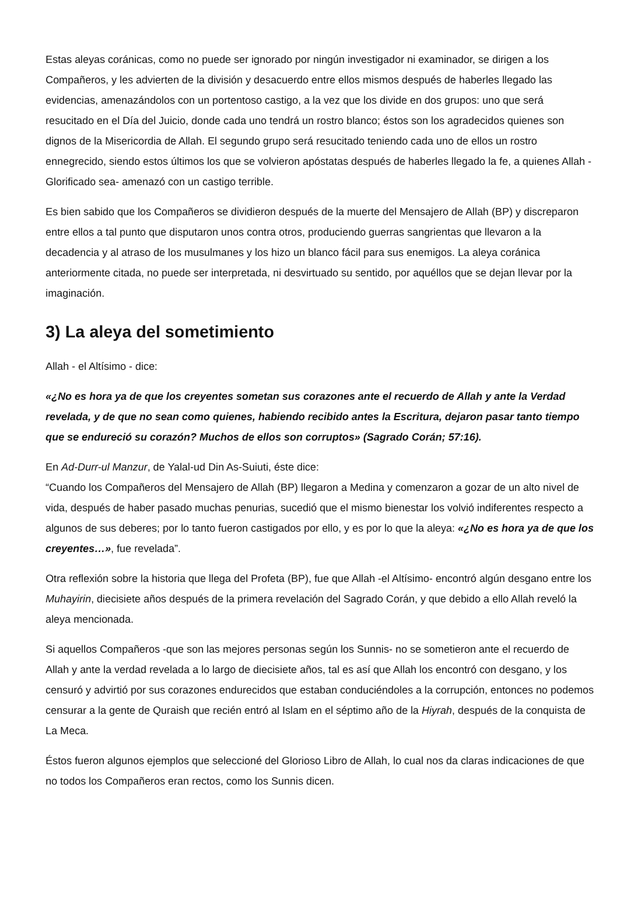Estas aleyas coránicas, como no puede ser ignorado por ningún investigador ni examinador, se dirigen a los Compañeros, y les advierten de la división y desacuerdo entre ellos mismos después de haberles llegado las evidencias, amenazándolos con un portentoso castigo, a la vez que los divide en dos grupos: uno que será resucitado en el Día del Juicio, donde cada uno tendrá un rostro blanco; éstos son los agradecidos quienes son dignos de la Misericordia de Allah. El segundo grupo será resucitado teniendo cada uno de ellos un rostro ennegrecido, siendo estos últimos los que se volvieron apóstatas después de haberles llegado la fe, a quienes Allah -Glorificado sea- amenazó con un castigo terrible.
Es bien sabido que los Compañeros se dividieron después de la muerte del Mensajero de Allah (BP) y discreparon entre ellos a tal punto que disputaron unos contra otros, produciendo guerras sangrientas que llevaron a la decadencia y al atraso de los musulmanes y los hizo un blanco fácil para sus enemigos. La aleya coránica anteriormente citada, no puede ser interpretada, ni desvirtuado su sentido, por aquéllos que se dejan llevar por la imaginación.
3) La aleya del sometimiento
Allah - el Altísimo - dice:
«¿No es hora ya de que los creyentes sometan sus corazones ante el recuerdo de Allah y ante la Verdad revelada, y de que no sean como quienes, habiendo recibido antes la Escritura, dejaron pasar tanto tiempo que se endureció su corazón? Muchos de ellos son corruptos» (Sagrado Corán; 57:16).
En Ad-Durr-ul Manzur, de Yalal-ud Din As-Suiuti, éste dice:
“Cuando los Compañeros del Mensajero de Allah (BP) llegaron a Medina y comenzaron a gozar de un alto nivel de vida, después de haber pasado muchas penurias, sucedió que el mismo bienestar los volvió indiferentes respecto a algunos de sus deberes; por lo tanto fueron castigados por ello, y es por lo que la aleya: «¿No es hora ya de que los creyentes…», fue revelada”.
Otra reflexión sobre la historia que llega del Profeta (BP), fue que Allah -el Altísimo- encontró algún desgano entre los Muhayirin, diecisiete años después de la primera revelación del Sagrado Corán, y que debido a ello Allah reveló la aleya mencionada.
Si aquellos Compañeros -que son las mejores personas según los Sunnis- no se sometieron ante el recuerdo de Allah y ante la verdad revelada a lo largo de diecisiete años, tal es así que Allah los encontró con desgano, y los censuró y advirtió por sus corazones endurecidos que estaban conduciéndoles a la corrupción, entonces no podemos censurar a la gente de Quraish que recién entró al Islam en el séptimo año de la Hiyrah, después de la conquista de La Meca.
Éstos fueron algunos ejemplos que seleccioné del Glorioso Libro de Allah, lo cual nos da claras indicaciones de que no todos los Compañeros eran rectos, como los Sunnis dicen.